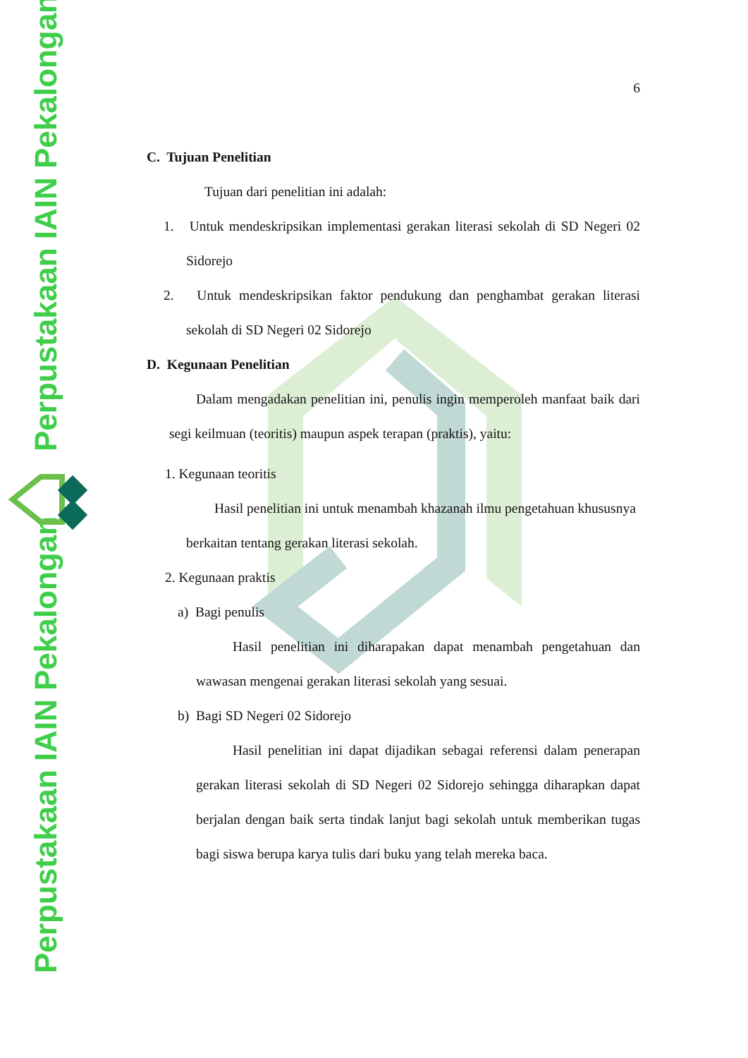Perpustakaan IAIN Pekalongan
Perpustakaan IAIN Pekalongan
6
C. Tujuan Penelitian
Tujuan dari penelitian ini adalah:
1. Untuk mendeskripsikan implementasi gerakan literasi sekolah di SD Negeri 02 Sidorejo
2. Untuk mendeskripsikan faktor pendukung dan penghambat gerakan literasi sekolah di SD Negeri 02 Sidorejo
D. Kegunaan Penelitian
Dalam mengadakan penelitian ini, penulis ingin memperoleh manfaat baik dari segi keilmuan (teoritis) maupun aspek terapan (praktis), yaitu:
1. Kegunaan teoritis
Hasil penelitian ini untuk menambah khazanah ilmu pengetahuan khususnya berkaitan tentang gerakan literasi sekolah.
2. Kegunaan praktis
a) Bagi penulis
Hasil penelitian ini diharapakan dapat menambah pengetahuan dan wawasan mengenai gerakan literasi sekolah yang sesuai.
b) Bagi SD Negeri 02 Sidorejo
Hasil penelitian ini dapat dijadikan sebagai referensi dalam penerapan gerakan literasi sekolah di SD Negeri 02 Sidorejo sehingga diharapkan dapat berjalan dengan baik serta tindak lanjut bagi sekolah untuk memberikan tugas bagi siswa berupa karya tulis dari buku yang telah mereka baca.